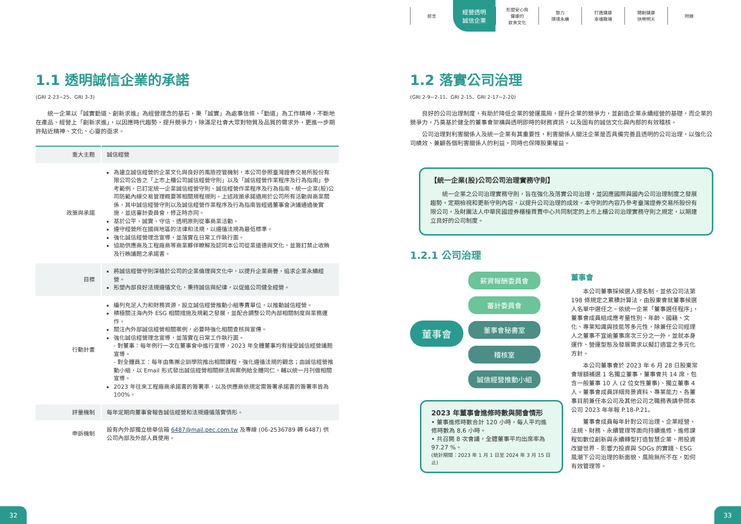前言
經營透明
誠信企業
形塑安心與
健康的
飲食文化
致力
環境永續
打造健康
幸福職場
開創健康
快樂明天
附錄
1.1 透明誠信企業的承諾
(GRI 2-23~25、GRI 3-3)
統一企業以「誠實勤道、創新求進」為經營理念的基石，秉「誠實」為處事信條、「勤道」為工作精神，不斷地在產品、經營上「創新求進」，以因應時代趨勢，提升競爭力，除滿足社會大眾對物質及品質的需求外，更進一步期許貼近精神、文化、心靈的亟求。
| 重大主題 | 誠信經營 |
| 政策與承諾 | 為建立誠信經營的企業文化與良好的風險控管機制，本公司參照臺灣證券交易所股份有限公司公告之「上市上櫃公司誠信經營守則」以及「誠信經營作業程序及行為指南」參考範例，已訂定統一企業誠信經營守則、誠信經營作業程序及行為指南、統一企業(股)公司防範內線交易管理概要等相關規程規則。上述政策承諾適用於公司所有活動與商業關係，其中誠信經營守則以及誠信經營作業程序及行為指南皆經過董事會決議通過後實施，並送審計委員會，修正時亦同。 基於公平、誠實、守信、透明原則從事商業活動。 遵守經營所在國與地區的法律和法規，以遵循法規為最低標準。 強化誠信經營理念宣導，並落實在日常工作執行面。 協助供應商及工程廠商等商業夥伴瞭解及認同本公司從業道德與文化，並簽訂禁止收賄及行賄議題之承諾書。 |
| 目標 | 將誠信經營守則深植於公司的企業倫理與文化中，以提升企業商譽，追求企業永續經營。 形塑內部良好法規遵循文化，秉持誠信與紀律，以促進公司健全經營。 |
| 行動計畫 | 編列充足人力和財務資源，設立誠信經營推動小組專責單位，以推動誠信經營。 積極關注海內外 ESG 相關措施及規範之發展，並配合調整公司內部相關制度與業務運作。 關注內外部誠信經營相關案例，必要時強化相關查核與宣傳。 強化誠信經營理念宣導，並落實在日常工作執行面。 - 對董事：每年例行一次在董事會中進行宣導，2023 年全體董事均有接受誠信經營議題宣導。 - 對全體員工：每年由集團企訓學院推出相關課程，強化遵循法規的觀念；由誠信經營推動小組，以 Email 形式發出誠信經營相關辦法與案例給全體同仁，輔以統一月刊做相關宣導。 2023 年往來工程廠商承諾書的簽署率，以及供應商依規定需簽署承諾書的簽署率皆為 100%。 |
| 評量機制 | 每年定期向董事會報告誠信經營和法規遵循落實情形。 |
| 申訴機制 | 設有內外部獨立檢舉信箱 6487@mail.pec.com.tw 及專線 (06-2536789 轉 6487) 供公司內部及外部人員使用。 |
1.2 落實公司治理
(GRI 2-9~2-11、GRI 2-15、GRI 2-17~2-20)
良好的公司治理制度，有助於降低企業的營運風險，提升企業的競爭力，並創造企業永續經營的基礎，而企業的競爭力，乃奠基於健全的董事會架構與透明即時的財務資訊，以及固有的誠信文化與內部的有效稽核。
公司治理對利害關係人及統一企業有其重要性，利害關係人關注企業是否具備完善且透明的公司治理，以強化公司績效、兼顧各個利害關係人的利益，同時也保障股東權益。
【統一企業(股)公司公司治理實務守則】
統一企業之公司治理實務守則，旨在強化及落實公司治理，並因應國際與國內公司治理制度之發展趨勢，定期檢視和更新守則內容，以提升公司治理的成效。本守則的內容乃參考臺灣證券交易所股份有限公司，及財團法人中華民國證券櫃檯買賣中心共同制定的上市上櫃公司治理實務守則之規定，以期建立良好的公司制度。
1.2.1 公司治理
董事會
薪資報酬委員會
審計委員會
董事會秘書室
稽核室
誠信經營推動小組
2023 年董事會進修時數與開會情形
• 董事進修時數合計 120 小時，每人平均進修時數為 8.6 小時。
• 共召開 8 次會議，全體董事平均出席率為 97.27 %。
(統計期間：2023 年 1 月 1 日至 2024 年 3 月 15 日止)
董事會
本公司董事採候選人提名制，並依公司法第 198 條規定之累積計算法，由股東會就董事候選人名單中選任之。依統一企業「董事選任程序」，董事會成員組成應考量性別、年齡、國籍、文化、專業知識與技能等多元性，除兼任公司經理人之董事不宜逾董事席次三分之一外，並就本身運作、營運型態及發展需求以擬訂適當之多元化方針。
本公司董事會於 2023 年 6 月 28 日股東常會增額補選 1 名獨立董事，董事會共 14 席，包含一般董事 10 人 (2 位女性董事)、獨立董事 4 人。董事會成員詳細背景資料、專業能力、各董事目前兼任本公司及其他公司之職務表請參閱本公司 2023 年年報 P.18-P.21。
董事會成員每年針對公司治理、企業經營、法規、財務、永續管理等面向持續進修，進修課程如數位創新與永續轉型打造智慧企業、用投資改變世界 - 影響力投資與 SDGs 的實踐、ESG 風潮下公司治理的新面貌、風險無所不在，如何有效管理等。
32 33